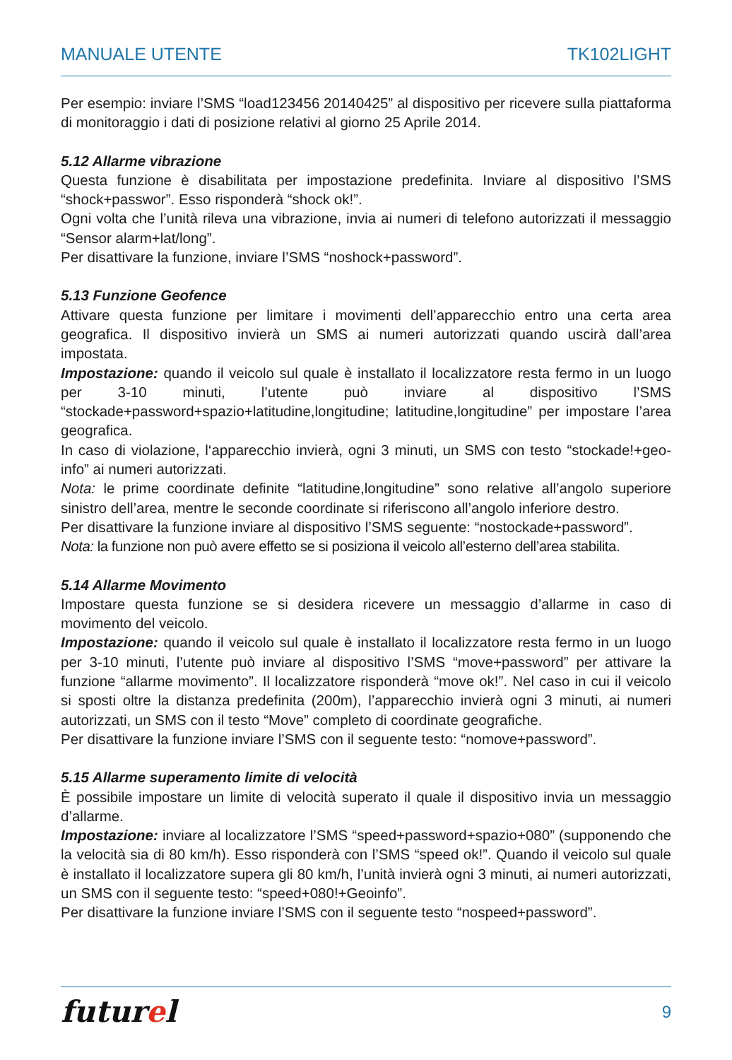MANUALE UTENTE TK102LIGHT
Per esempio: inviare l’SMS “load123456 20140425” al dispositivo per ricevere sulla piattaforma di monitoraggio i dati di posizione relativi al giorno 25 Aprile 2014.
5.12 Allarme vibrazione
Questa funzione è disabilitata per impostazione predefinita. Inviare al dispositivo l’SMS “shock+passwor”. Esso risponderà “shock ok!”.
Ogni volta che l’unità rileva una vibrazione, invia ai numeri di telefono autorizzati il messaggio “Sensor alarm+lat/long”.
Per disattivare la funzione, inviare l’SMS “noshock+password”.
5.13 Funzione Geofence
Attivare questa funzione per limitare i movimenti dell’apparecchio entro una certa area geografica. Il dispositivo invierà un SMS ai numeri autorizzati quando uscirà dall’area impostata.
Impostazione: quando il veicolo sul quale è installato il localizzatore resta fermo in un luogo per 3-10 minuti, l’utente può inviare al dispositivo l’SMS “stockade+password+spazio+latitudine,longitudine; latitudine,longitudine” per impostare l’area geografica.
In caso di violazione, l‘apparecchio invierà, ogni 3 minuti, un SMS con testo “stockade!+geo-info” ai numeri autorizzati.
Nota: le prime coordinate definite “latitudine,longitudine” sono relative all’angolo superiore sinistro dell’area, mentre le seconde coordinate si riferiscono all’angolo inferiore destro.
Per disattivare la funzione inviare al dispositivo l’SMS seguente: “nostockade+password”.
Nota: la funzione non può avere effetto se si posiziona il veicolo all’esterno dell’area stabilita.
5.14 Allarme Movimento
Impostare questa funzione se si desidera ricevere un messaggio d’allarme in caso di movimento del veicolo.
Impostazione: quando il veicolo sul quale è installato il localizzatore resta fermo in un luogo per 3-10 minuti, l’utente può inviare al dispositivo l’SMS “move+password” per attivare la funzione “allarme movimento”. Il localizzatore risponderà “move ok!”. Nel caso in cui il veicolo si sposti oltre la distanza predefinita (200m), l’apparecchio invierà ogni 3 minuti, ai numeri autorizzati, un SMS con il testo “Move” completo di coordinate geografiche.
Per disattivare la funzione inviare l’SMS con il seguente testo: “nomove+password”.
5.15 Allarme superamento limite di velocità
È possibile impostare un limite di velocità superato il quale il dispositivo invia un messaggio d’allarme.
Impostazione: inviare al localizzatore l’SMS “speed+password+spazio+080” (supponendo che la velocità sia di 80 km/h). Esso risponderà con l’SMS “speed ok!”. Quando il veicolo sul quale è installato il localizzatore supera gli 80 km/h, l’unità invierà ogni 3 minuti, ai numeri autorizzati, un SMS con il seguente testo: “speed+080!+Geoinfo”.
Per disattivare la funzione inviare l’SMS con il seguente testo “nospeed+password”.
futurel 9